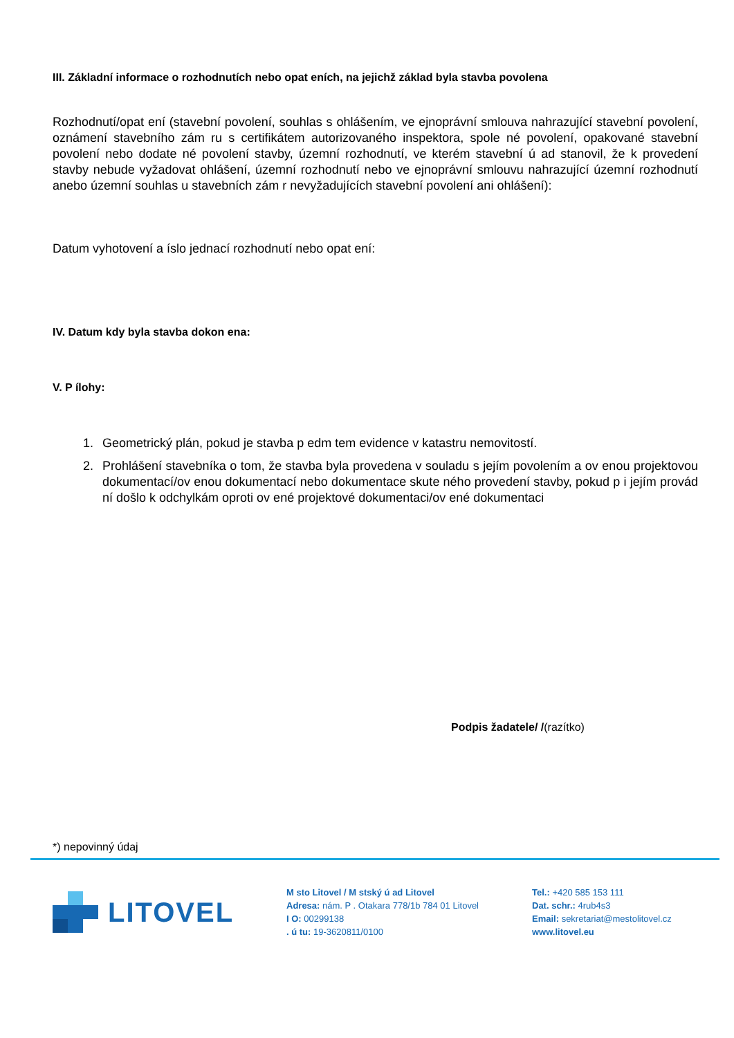III. Základní informace o rozhodnutích nebo opat eních, na jejichž základ byla stavba povolena
Rozhodnutí/opat ení (stavební povolení, souhlas s ohlášením, ve ejnoprávní smlouva nahrazující stavební povolení, oznámení stavebního zám ru s certifikátem autorizovaného inspektora, spole né povolení, opakované stavební povolení nebo dodate né povolení stavby, územní rozhodnutí, ve kterém stavební ú ad stanovil, že k provedení stavby nebude vyžadovat ohlášení, územní rozhodnutí nebo ve ejnoprávní smlouvu nahrazující územní rozhodnutí anebo územní souhlas u stavebních zám r nevyžadujících stavební povolení ani ohlášení):
Datum vyhotovení a íslo jednací rozhodnutí nebo opat ení:
IV. Datum kdy byla stavba dokon ena:
V. P ílohy:
1. Geometrický plán, pokud je stavba p edm tem evidence v katastru nemovitostí.
2. Prohlášení stavebníka o tom, že stavba byla provedena v souladu s jejím povolením a ov enou projektovou dokumentací/ov enou dokumentací nebo dokumentace skute ného provedení stavby, pokud p i jejím provád ní došlo k odchylkám oproti ov ené projektové dokumentaci/ov ené dokumentaci
Podpis žadatele/ /(razítko)
*) nepovinný údaj
LITOVEL
M sto Litovel / M stský ú ad Litovel
Adresa: nám. P . Otakara 778/1b 784 01 Litovel
I O: 00299138
. ú tu: 19-3620811/0100
Tel.: +420 585 153 111
Dat. schr.: 4rub4s3
Email: sekretariat@mestolitovel.cz
www.litovel.eu